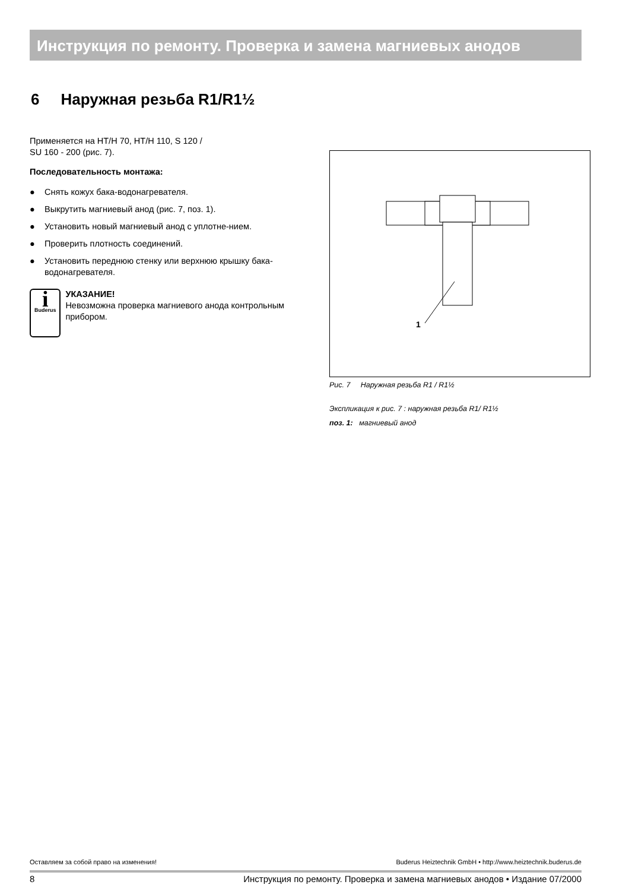Инструкция по ремонту. Проверка и замена магниевых анодов
6 Наружная резьба R1/R1½
Применяется на HT/H 70, HT/H 110, S 120 /
SU 160 - 200 (рис. 7).
Последовательность монтажа:
● Снять кожух бака-водонагревателя.
● Выкрутить магниевый анод (рис. 7, поз. 1).
● Установить новый магниевый анод с уплотне-нием.
● Проверить плотность соединений.
● Установить переднюю стенку или верхнюю крышку бака-водонагревателя.
i
Buderus
УКАЗАНИЕ!
Невозможна проверка магниевого анода контрольным прибором.
1
Рис. 7 Наружная резьба R1 / R1½
Экспликация к рис. 7 : наружная резьба R1/ R1½
поз. 1: магниевый анод
Оставляем за собой право на изменения! Buderus Heiztechnik GmbH • http://www.heiztechnik.buderus.de
8 Инструкция по ремонту. Проверка и замена магниевых анодов • Издание 07/2000